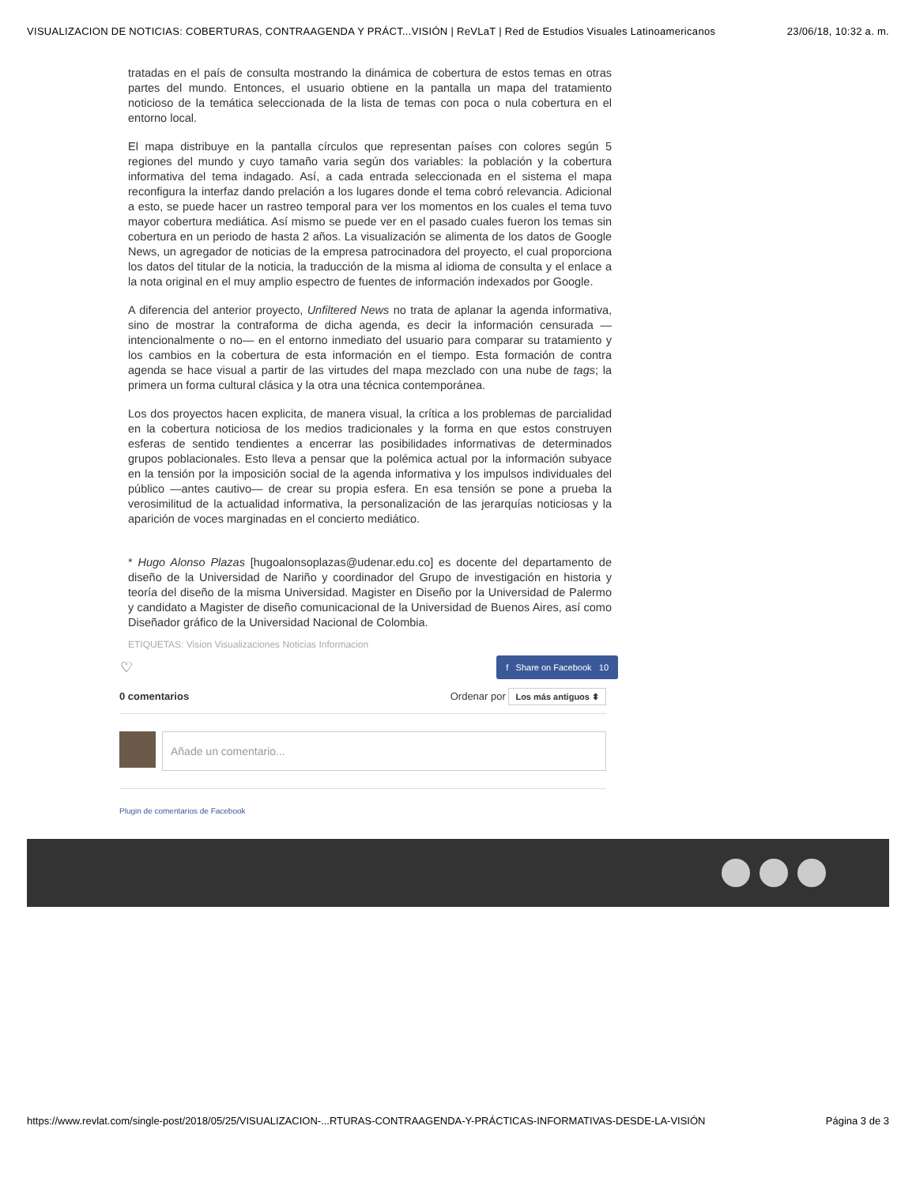VISUALIZACION DE NOTICIAS: COBERTURAS, CONTRAAGENDA Y PRÁCT...VISIÓN | ReVLaT | Red de Estudios Visuales Latinoamericanos 23/06/18, 10:32 a. m.
tratadas en el país de consulta mostrando la dinámica de cobertura de estos temas en otras partes del mundo. Entonces, el usuario obtiene en la pantalla un mapa del tratamiento noticioso de la temática seleccionada de la lista de temas con poca o nula cobertura en el entorno local.
El mapa distribuye en la pantalla círculos que representan países con colores según 5 regiones del mundo y cuyo tamaño varia según dos variables: la población y la cobertura informativa del tema indagado. Así, a cada entrada seleccionada en el sistema el mapa reconfigura la interfaz dando prelación a los lugares donde el tema cobró relevancia. Adicional a esto, se puede hacer un rastreo temporal para ver los momentos en los cuales el tema tuvo mayor cobertura mediática. Así mismo se puede ver en el pasado cuales fueron los temas sin cobertura en un periodo de hasta 2 años. La visualización se alimenta de los datos de Google News, un agregador de noticias de la empresa patrocinadora del proyecto, el cual proporciona los datos del titular de la noticia, la traducción de la misma al idioma de consulta y el enlace a la nota original en el muy amplio espectro de fuentes de información indexados por Google.
A diferencia del anterior proyecto, Unfiltered News no trata de aplanar la agenda informativa, sino de mostrar la contraforma de dicha agenda, es decir la información censurada —intencionalmente o no— en el entorno inmediato del usuario para comparar su tratamiento y los cambios en la cobertura de esta información en el tiempo. Esta formación de contra agenda se hace visual a partir de las virtudes del mapa mezclado con una nube de tags; la primera un forma cultural clásica y la otra una técnica contemporánea.
Los dos proyectos hacen explicita, de manera visual, la crítica a los problemas de parcialidad en la cobertura noticiosa de los medios tradicionales y la forma en que estos construyen esferas de sentido tendientes a encerrar las posibilidades informativas de determinados grupos poblacionales. Esto lleva a pensar que la polémica actual por la información subyace en la tensión por la imposición social de la agenda informativa y los impulsos individuales del público —antes cautivo— de crear su propia esfera. En esa tensión se pone a prueba la verosimilitud de la actualidad informativa, la personalización de las jerarquías noticiosas y la aparición de voces marginadas en el concierto mediático.
* Hugo Alonso Plazas [hugoalonsoplazas@udenar.edu.co] es docente del departamento de diseño de la Universidad de Nariño y coordinador del Grupo de investigación en historia y teoría del diseño de la misma Universidad. Magister en Diseño por la Universidad de Palermo y candidato a Magister de diseño comunicacional de la Universidad de Buenos Aires, así como Diseñador gráfico de la Universidad Nacional de Colombia.
ETIQUETAS: Vision Visualizaciones Noticias Informacion
♡ f Share on Facebook 10
0 comentarios Ordenar por Los más antiguos ⬍
Añade un comentario...
Plugin de comentarios de Facebook
https://www.revlat.com/single-post/2018/05/25/VISUALIZACION-...RTURAS-CONTRAAGENDA-Y-PRÁCTICAS-INFORMATIVAS-DESDE-LA-VISIÓN Página 3 de 3